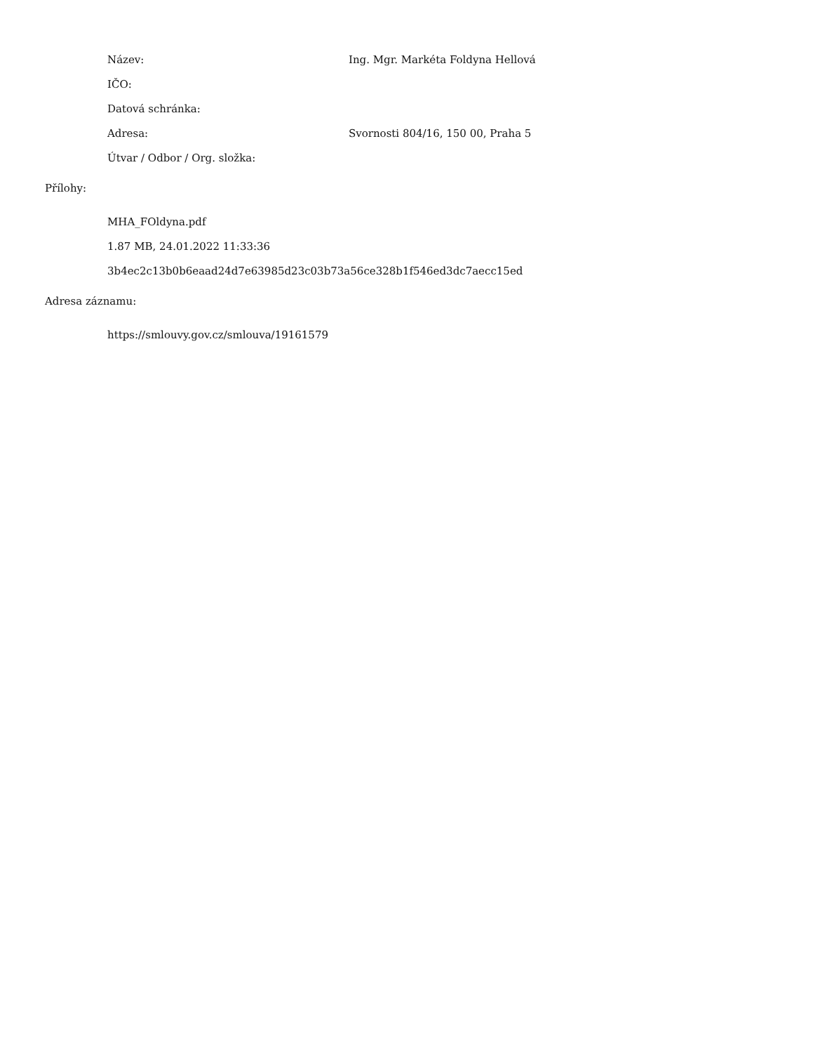Název: Ing. Mgr. Markéta Foldyna Hellová
IČO:
Datová schránka:
Adresa: Svornosti 804/16, 150 00, Praha 5
Útvar / Odbor / Org. složka:
Přílohy:
MHA_FOldyna.pdf
1.87 MB, 24.01.2022 11:33:36
3b4ec2c13b0b6eaad24d7e63985d23c03b73a56ce328b1f546ed3dc7aecc15ed
Adresa záznamu:
https://smlouvy.gov.cz/smlouva/19161579